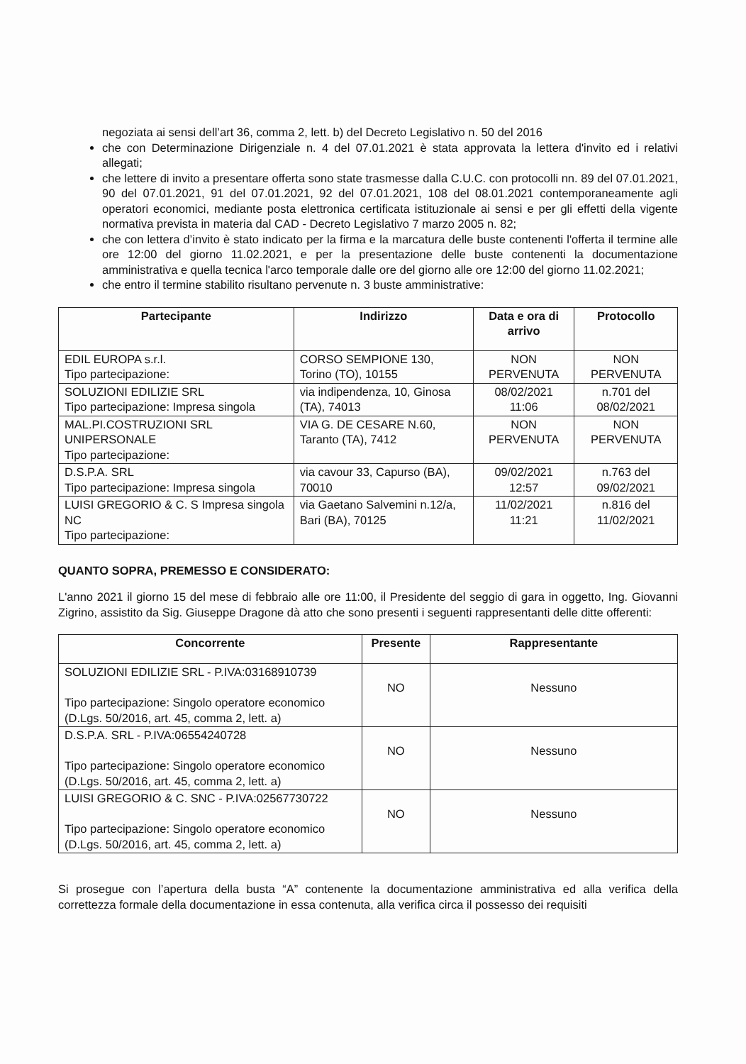negoziata ai sensi dell’art 36, comma 2, lett. b) del Decreto Legislativo n. 50 del 2016
che con Determinazione Dirigenziale n. 4 del 07.01.2021 è stata approvata la lettera d'invito ed i relativi allegati;
che lettere di invito a presentare offerta sono state trasmesse dalla C.U.C. con protocolli nn. 89 del 07.01.2021, 90 del 07.01.2021, 91 del 07.01.2021, 92 del 07.01.2021, 108 del 08.01.2021 contemporaneamente agli operatori economici, mediante posta elettronica certificata istituzionale ai sensi e per gli effetti della vigente normativa prevista in materia dal CAD - Decreto Legislativo 7 marzo 2005 n. 82;
che con lettera d’invito è stato indicato per la firma e la marcatura delle buste contenenti l'offerta il termine alle ore 12:00 del giorno 11.02.2021, e per la presentazione delle buste contenenti la documentazione amministrativa e quella tecnica l'arco temporale dalle ore del giorno alle ore 12:00 del giorno 11.02.2021;
che entro il termine stabilito risultano pervenute n. 3 buste amministrative:
| Partecipante | Indirizzo | Data e ora di arrivo | Protocollo |
| --- | --- | --- | --- |
| EDIL EUROPA s.r.l. Tipo partecipazione: | CORSO SEMPIONE 130, Torino (TO), 10155 | NON PERVENUTA | NON PERVENUTA |
| SOLUZIONI EDILIZIE SRL Tipo partecipazione: Impresa singola | via indipendenza, 10, Ginosa (TA), 74013 | 08/02/2021 11:06 | n.701 del 08/02/2021 |
| MAL.PI.COSTRUZIONI SRL UNIPERSONALE Tipo partecipazione: | VIA G. DE CESARE N.60, Taranto (TA), 7412 | NON PERVENUTA | NON PERVENUTA |
| D.S.P.A. SRL Tipo partecipazione: Impresa singola | via cavour 33, Capurso (BA), 70010 | 09/02/2021 12:57 | n.763 del 09/02/2021 |
| LUISI GREGORIO & C. S Impresa singola NC Tipo partecipazione: | via Gaetano Salvemini n.12/a, Bari (BA), 70125 | 11/02/2021 11:21 | n.816 del 11/02/2021 |
QUANTO SOPRA, PREMESSO E CONSIDERATO:
L'anno 2021 il giorno 15 del mese di febbraio alle ore 11:00, il Presidente del seggio di gara in oggetto, Ing. Giovanni Zigrino, assistito da Sig. Giuseppe Dragone dà atto che sono presenti i seguenti rappresentanti delle ditte offerenti:
| Concorrente | Presente | Rappresentante |
| --- | --- | --- |
| SOLUZIONI EDILIZIE SRL - P.IVA:03168910739 Tipo partecipazione: Singolo operatore economico (D.Lgs. 50/2016, art. 45, comma 2, lett. a) | NO | Nessuno |
| D.S.P.A. SRL - P.IVA:06554240728 Tipo partecipazione: Singolo operatore economico (D.Lgs. 50/2016, art. 45, comma 2, lett. a) | NO | Nessuno |
| LUISI GREGORIO & C. SNC - P.IVA:02567730722 Tipo partecipazione: Singolo operatore economico (D.Lgs. 50/2016, art. 45, comma 2, lett. a) | NO | Nessuno |
Si prosegue con l’apertura della busta “A” contenente la documentazione amministrativa ed alla verifica della correttezza formale della documentazione in essa contenuta, alla verifica circa il possesso dei requisiti